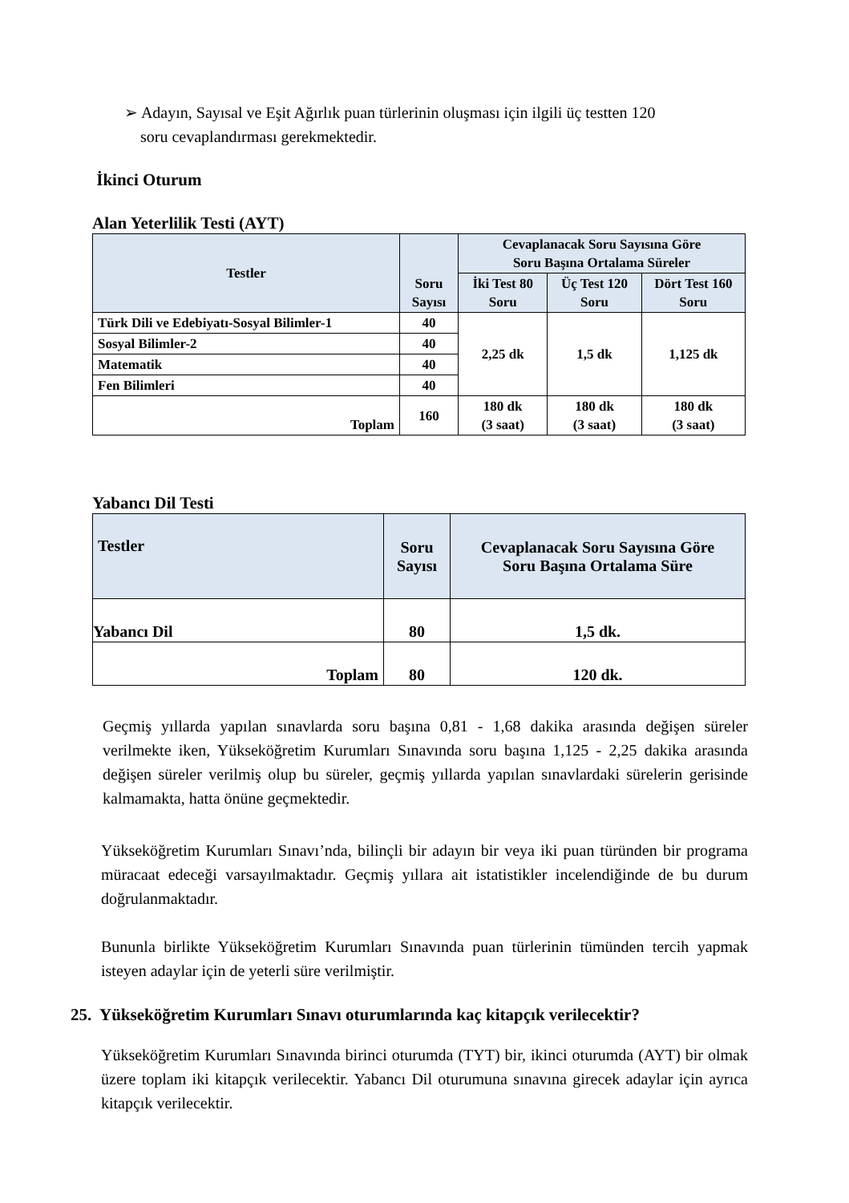➢ Adayın, Sayısal ve Eşit Ağırlık puan türlerinin oluşması için ilgili üç testten 120
soru cevaplandırması gerekmektedir.
İkinci Oturum
Alan Yeterlilik Testi (AYT)
| Testler | Soru Sayısı | Cevaplanacak Soru Sayısına Göre Soru Başına Ortalama Süreler | | |
| --- | --- | --- | --- | --- |
| | | İki Test 80 Soru | Üç Test 120 Soru | Dört Test 160 Soru |
| Türk Dili ve Edebiyatı-Sosyal Bilimler-1 | 40 | 2,25 dk | 1,5 dk | 1,125 dk |
| Sosyal Bilimler-2 | 40 | | | |
| Matematik | 40 | | | |
| Fen Bilimleri | 40 | | | |
| Toplam | 160 | 180 dk (3 saat) | 180 dk (3 saat) | 180 dk (3 saat) |
Yabancı Dil Testi
| Testler | Soru Sayısı | Cevaplanacak Soru Sayısına Göre Soru Başına Ortalama Süre |
| --- | --- | --- |
| Yabancı Dil | 80 | 1,5 dk. |
| Toplam | 80 | 120 dk. |
Geçmiş yıllarda yapılan sınavlarda soru başına 0,81 - 1,68 dakika arasında değişen süreler verilmekte iken, Yükseköğretim Kurumları Sınavında soru başına 1,125 - 2,25 dakika arasında değişen süreler verilmiş olup bu süreler, geçmiş yıllarda yapılan sınavlardaki sürelerin gerisinde kalmamakta, hatta önüne geçmektedir.
Yükseköğretim Kurumları Sınavı’nda, bilinçli bir adayın bir veya iki puan türünden bir programa müracaat edeceği varsayılmaktadır. Geçmiş yıllara ait istatistikler incelendiğinde de bu durum doğrulanmaktadır.
Bununla birlikte Yükseköğretim Kurumları Sınavında puan türlerinin tümünden tercih yapmak isteyen adaylar için de yeterli süre verilmiştir.
25. Yükseköğretim Kurumları Sınavı oturumlarında kaç kitapçık verilecektir?
Yükseköğretim Kurumları Sınavında birinci oturumda (TYT) bir, ikinci oturumda (AYT) bir olmak üzere toplam iki kitapçık verilecektir. Yabancı Dil oturumuna sınavına girecek adaylar için ayrıca kitapçık verilecektir.